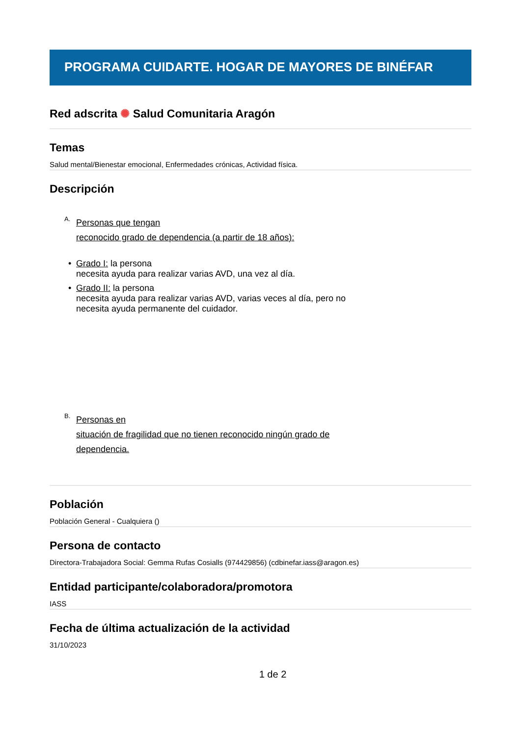PROGRAMA CUIDARTE. HOGAR DE MAYORES DE BINÉFAR
Red adscrita ✺ Salud Comunitaria Aragón
Temas
Salud mental/Bienestar emocional, Enfermedades crónicas, Actividad física.
Descripción
A.
Personas que tengan
reconocido grado de dependencia (a partir de 18 años):
• Grado I: la persona
necesita ayuda para realizar varias AVD, una vez al día.
• Grado II: la persona
necesita ayuda para realizar varias AVD, varias veces al día, pero no
necesita ayuda permanente del cuidador.
B.
Personas en
situación de fragilidad que no tienen reconocido ningún grado de
dependencia.
Población
Población General - Cualquiera ()
Persona de contacto
Directora-Trabajadora Social: Gemma Rufas Cosialls (974429856) (cdbinefar.iass@aragon.es)
Entidad participante/colaboradora/promotora
IASS
Fecha de última actualización de la actividad
31/10/2023
1 de 2